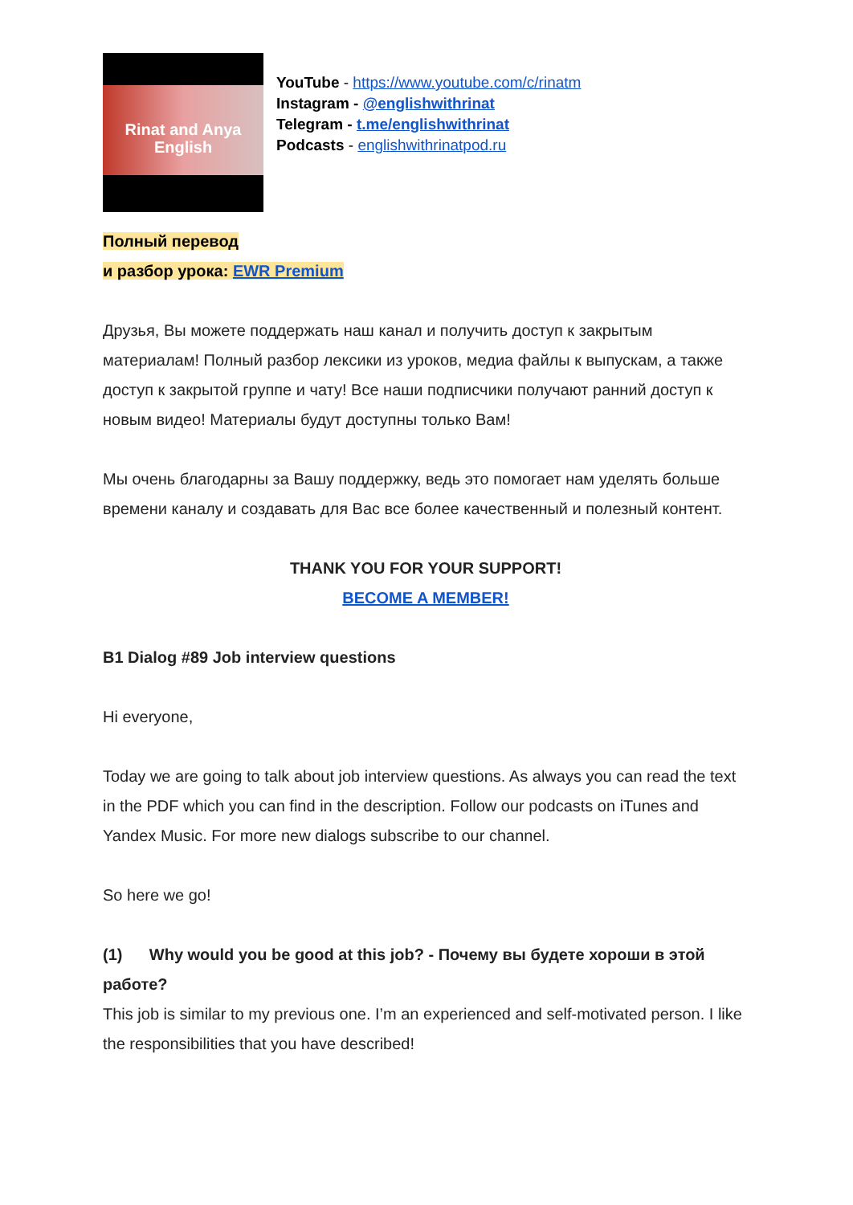Rinat and Anya
English
YouTube - https://www.youtube.com/c/rinatm
Instagram - @englishwithrinat
Telegram - t.me/englishwithrinat
Podcasts - englishwithrinatpod.ru
Полный перевод
и разбор урока: EWR Premium
Друзья, Вы можете поддержать наш канал и получить доступ к закрытым материалам! Полный разбор лексики из уроков, медиа файлы к выпускам, а также доступ к закрытой группе и чату! Все наши подписчики получают ранний доступ к новым видео! Материалы будут доступны только Вам!
Мы очень благодарны за Вашу поддержку, ведь это помогает нам уделять больше времени каналу и создавать для Вас все более качественный и полезный контент.
THANK YOU FOR YOUR SUPPORT!
BECOME A MEMBER!
B1 Dialog #89 Job interview questions
Hi everyone,
Today we are going to talk about job interview questions. As always you can read the text in the PDF which you can find in the description. Follow our podcasts on iTunes and Yandex Music. For more new dialogs subscribe to our channel.
So here we go!
(1) Why would you be good at this job? - Почему вы будете хороши в этой работе?
This job is similar to my previous one. I’m an experienced and self-motivated person. I like the responsibilities that you have described!